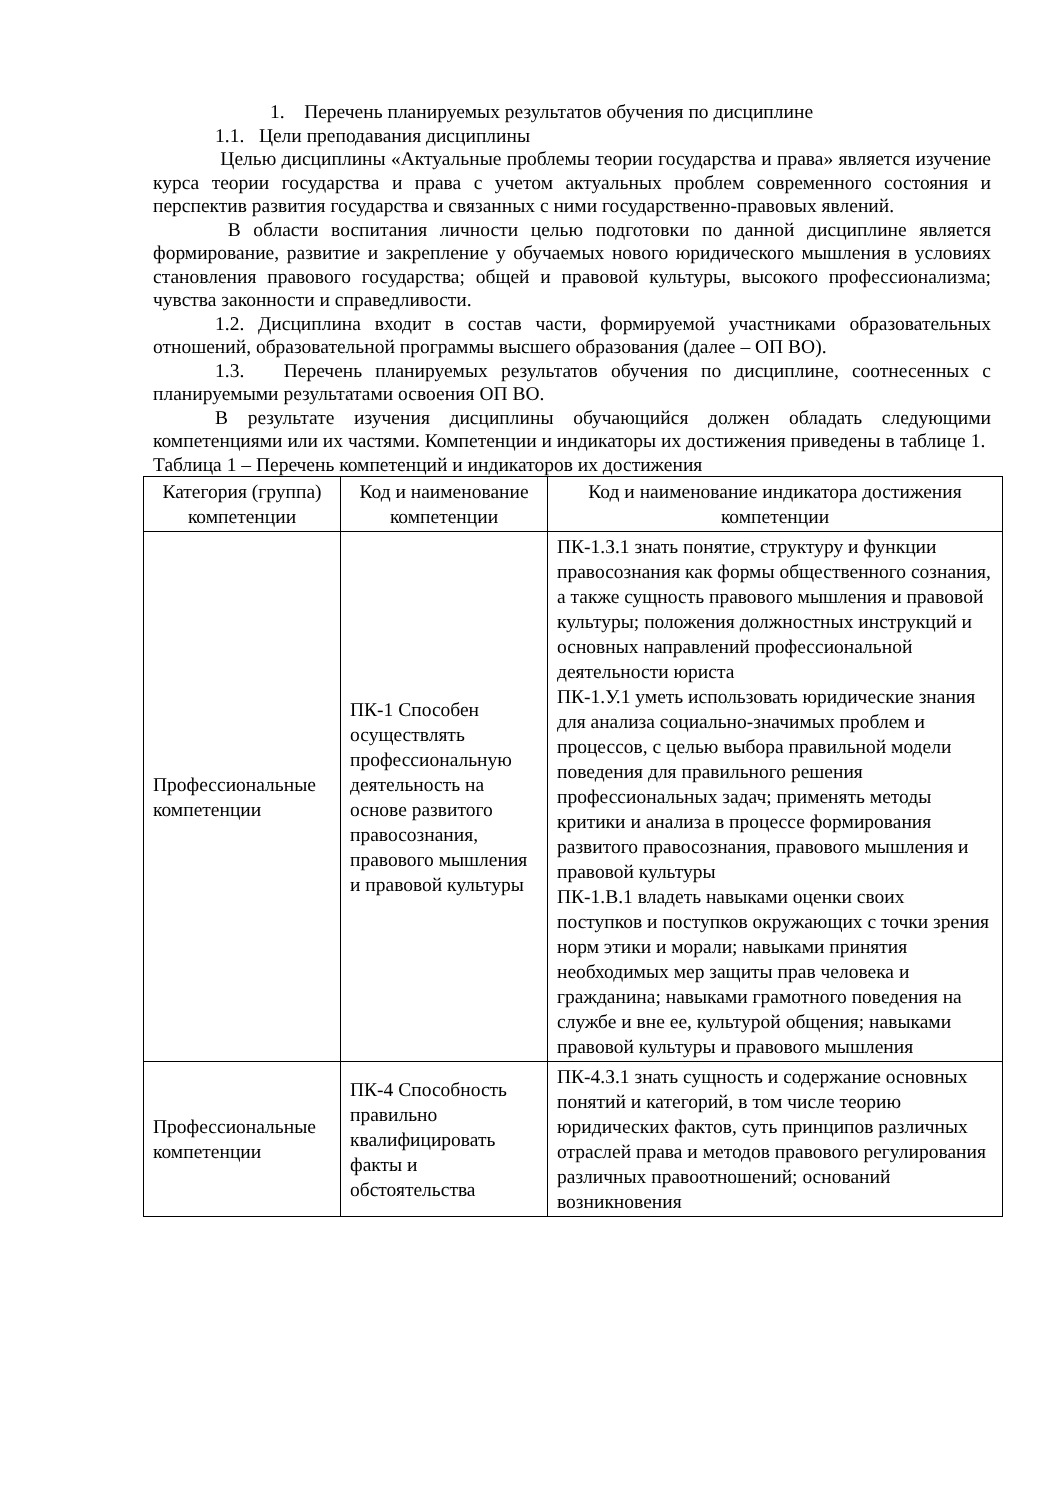1. Перечень планируемых результатов обучения по дисциплине
1.1. Цели преподавания дисциплины
Целью дисциплины «Актуальные проблемы теории государства и права» является изучение курса теории государства и права с учетом актуальных проблем современного состояния и перспектив развития государства и связанных с ними государственно-правовых явлений.
В области воспитания личности целью подготовки по данной дисциплине является формирование, развитие и закрепление у обучаемых нового юридического мышления в условиях становления правового государства; общей и правовой культуры, высокого профессионализма; чувства законности и справедливости.
1.2. Дисциплина входит в состав части, формируемой участниками образовательных отношений, образовательной программы высшего образования (далее – ОП ВО).
1.3. Перечень планируемых результатов обучения по дисциплине, соотнесенных с планируемыми результатами освоения ОП ВО.
В результате изучения дисциплины обучающийся должен обладать следующими компетенциями или их частями. Компетенции и индикаторы их достижения приведены в таблице 1.
Таблица 1 – Перечень компетенций и индикаторов их достижения
| Категория (группа) компетенции | Код и наименование компетенции | Код и наименование индикатора достижения компетенции |
| --- | --- | --- |
| Профессиональные компетенции | ПК-1 Способен осуществлять профессиональную деятельность на основе развитого правосознания, правового мышления и правовой культуры | ПК-1.З.1 знать понятие, структуру и функции правосознания как формы общественного сознания, а также сущность правового мышления и правовой культуры; положения должностных инструкций и основных направлений профессиональной деятельности юриста ПК-1.У.1 уметь использовать юридические знания для анализа социально-значимых проблем и процессов, с целью выбора правильной модели поведения для правильного решения профессиональных задач; применять методы критики и анализа в процессе формирования развитого правосознания, правового мышления и правовой культуры ПК-1.В.1 владеть навыками оценки своих поступков и поступков окружающих с точки зрения норм этики и морали; навыками принятия необходимых мер защиты прав человека и гражданина; навыками грамотного поведения на службе и вне ее, культурой общения; навыками правовой культуры и правового мышления |
| Профессиональные компетенции | ПК-4 Способность правильно квалифицировать факты и обстоятельства | ПК-4.З.1 знать сущность и содержание основных понятий и категорий, в том числе теорию юридических фактов, суть принципов различных отраслей права и методов правового регулирования различных правоотношений; оснований возникновения |